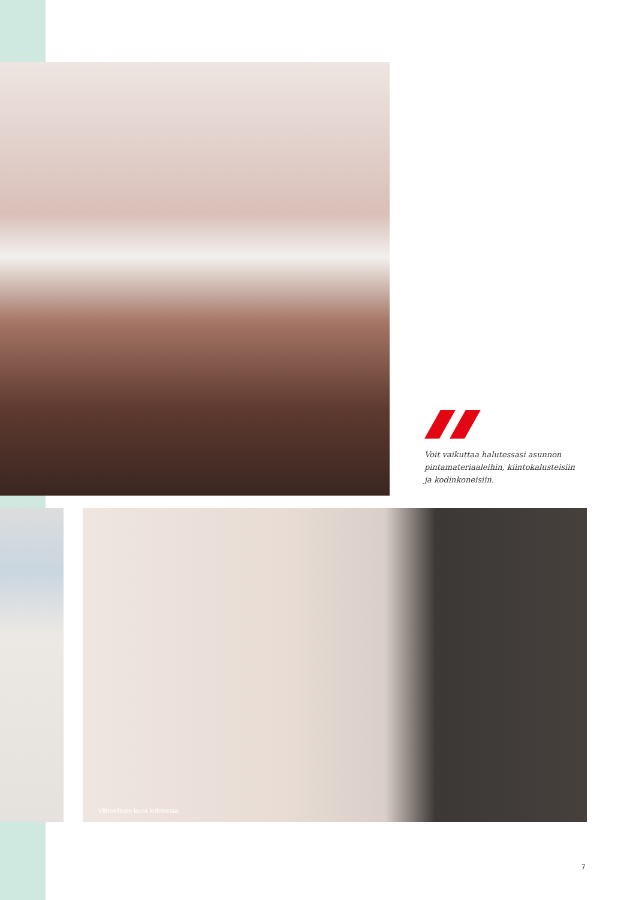Voit vaikuttaa halutessasi asunnon pintamateriaaleihin, kiintokalusteisiin ja kodinkoneisiin.
Viitteellinen kuva kohteesta.
7